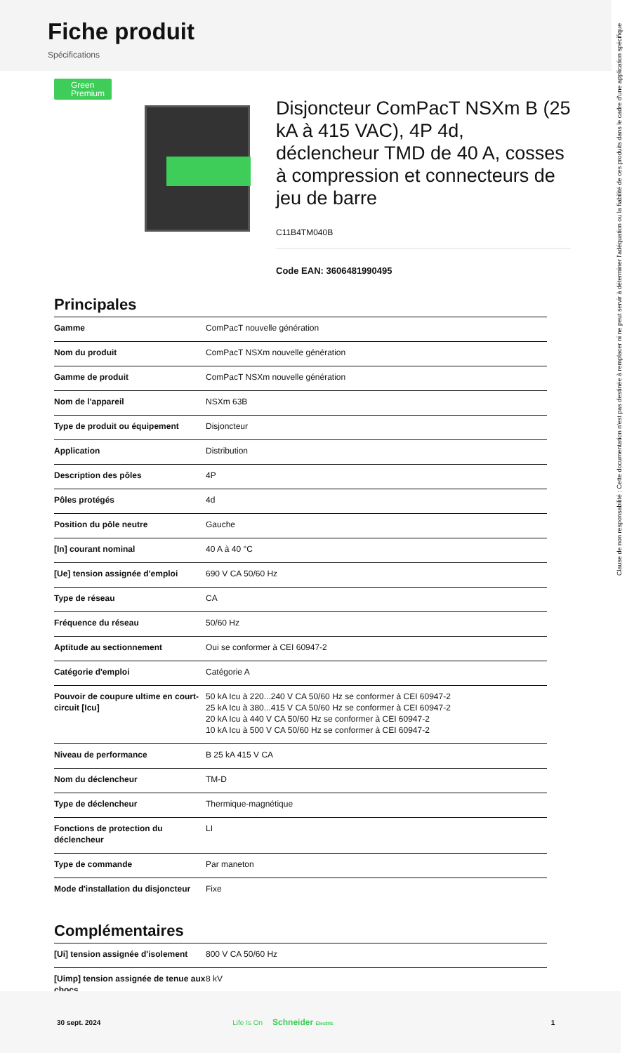Fiche produit
Spécifications
Green Premium
Disjoncteur ComPacT NSXm B (25 kA à 415 VAC), 4P 4d, déclencheur TMD de 40 A, cosses à compression et connecteurs de jeu de barre
C11B4TM040B
Code EAN: 3606481990495
Principales
| Gamme | ComPacT nouvelle génération |
| Nom du produit | ComPacT NSXm nouvelle génération |
| Gamme de produit | ComPacT NSXm nouvelle génération |
| Nom de l'appareil | NSXm 63B |
| Type de produit ou équipement | Disjoncteur |
| Application | Distribution |
| Description des pôles | 4P |
| Pôles protégés | 4d |
| Position du pôle neutre | Gauche |
| [In] courant nominal | 40 A à 40 °C |
| [Ue] tension assignée d'emploi | 690 V CA 50/60 Hz |
| Type de réseau | CA |
| Fréquence du réseau | 50/60 Hz |
| Aptitude au sectionnement | Oui se conformer à CEI 60947-2 |
| Catégorie d'emploi | Catégorie A |
| Pouvoir de coupure ultime en court-circuit [Icu] | 50 kA Icu à 220...240 V CA 50/60 Hz se conformer à CEI 60947-2 25 kA Icu à 380...415 V CA 50/60 Hz se conformer à CEI 60947-2 20 kA Icu à 440 V CA 50/60 Hz se conformer à CEI 60947-2 10 kA Icu à 500 V CA 50/60 Hz se conformer à CEI 60947-2 |
| Niveau de performance | B 25 kA 415 V CA |
| Nom du déclencheur | TM-D |
| Type de déclencheur | Thermique-magnétique |
| Fonctions de protection du déclencheur | LI |
| Type de commande | Par maneton |
| Mode d'installation du disjoncteur | Fixe |
Complémentaires
| [Ui] tension assignée d'isolement | 800 V CA 50/60 Hz |
| [Uimp] tension assignée de tenue aux chocs | 8 kV |
Clause de non responsabilité : Cette documentation n'est pas destinée à remplacer ni ne peut servir à déterminer l'adéquation ou la fiabilité de ces produits dans le cadre d'une application spécifique
30 sept. 2024 Life Is On Schneider Electric 1